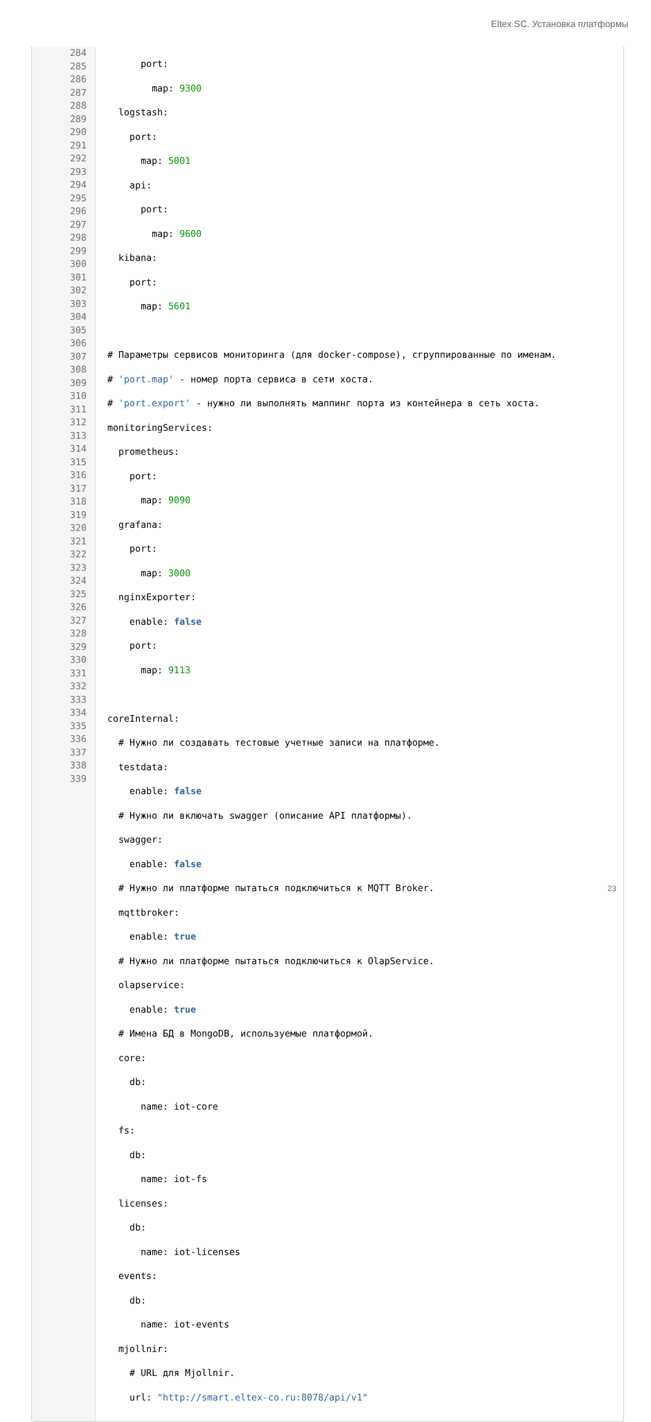Eltex SC. Установка платформы
284
285
286
287
288
289
290
291
292
293
294
295
296
297
298
299
300
301
302
303
304
305
306
307
308
309
310
311
312
313
314
315
316
317
318
319
320
321
322
323
324
325
326
327
328
329
330
331
332
333
334
335
336
337
338
339
port:
map: 9300
logstash:
port:
map: 5001
api:
port:
map: 9600
kibana:
port:
map: 5601
# Параметры сервисов мониторинга (для docker-compose), сгруппированные по именам.
# 'port.map' - номер порта сервиса в сети хоста.
# 'port.export' - нужно ли выполнять маппинг порта из контейнера в сеть хоста.
monitoringServices:
prometheus:
port:
map: 9090
grafana:
port:
map: 3000
nginxExporter:
enable: false
port:
map: 9113
coreInternal:
# Нужно ли создавать тестовые учетные записи на платформе.
testdata:
enable: false
# Нужно ли включать swagger (описание API платформы).
swagger:
enable: false
# Нужно ли платформе пытаться подключиться к MQTT Broker.
mqttbroker:
enable: true
# Нужно ли платформе пытаться подключиться к OlapService.
olapservice:
enable: true
# Имена БД в MongoDB, используемые платформой.
core:
db:
name: iot-core
fs:
db:
name: iot-fs
licenses:
db:
name: iot-licenses
events:
db:
name: iot-events
mjollnir:
# URL для Mjollnir.
url: "http://smart.eltex-co.ru:8078/api/v1"
23